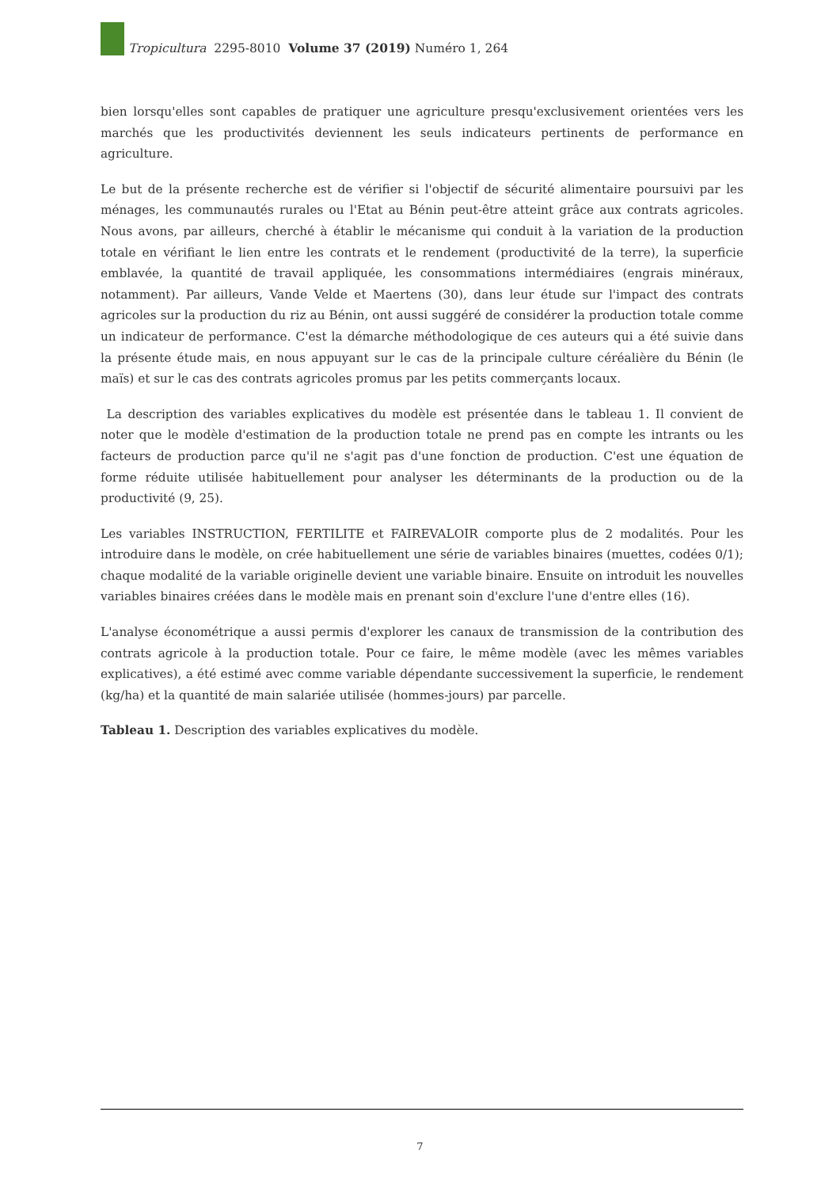Tropicultura 2295-8010 Volume 37 (2019) Numéro 1, 264
bien lorsqu'elles sont capables de pratiquer une agriculture presqu'exclusivement orientées vers les marchés que les productivités deviennent les seuls indicateurs pertinents de performance en agriculture.
Le but de la présente recherche est de vérifier si l'objectif de sécurité alimentaire poursuivi par les ménages, les communautés rurales ou l'Etat au Bénin peut-être atteint grâce aux contrats agricoles. Nous avons, par ailleurs, cherché à établir le mécanisme qui conduit à la variation de la production totale en vérifiant le lien entre les contrats et le rendement (productivité de la terre), la superficie emblavée, la quantité de travail appliquée, les consommations intermédiaires (engrais minéraux, notamment). Par ailleurs, Vande Velde et Maertens (30), dans leur étude sur l'impact des contrats agricoles sur la production du riz au Bénin, ont aussi suggéré de considérer la production totale comme un indicateur de performance. C'est la démarche méthodologique de ces auteurs qui a été suivie dans la présente étude mais, en nous appuyant sur le cas de la principale culture céréalière du Bénin (le maïs) et sur le cas des contrats agricoles promus par les petits commerçants locaux.
La description des variables explicatives du modèle est présentée dans le tableau 1. Il convient de noter que le modèle d'estimation de la production totale ne prend pas en compte les intrants ou les facteurs de production parce qu'il ne s'agit pas d'une fonction de production. C'est une équation de forme réduite utilisée habituellement pour analyser les déterminants de la production ou de la productivité (9, 25).
Les variables INSTRUCTION, FERTILITE et FAIREVALOIR comporte plus de 2 modalités. Pour les introduire dans le modèle, on crée habituellement une série de variables binaires (muettes, codées 0/1); chaque modalité de la variable originelle devient une variable binaire. Ensuite on introduit les nouvelles variables binaires créées dans le modèle mais en prenant soin d'exclure l'une d'entre elles (16).
L'analyse économétrique a aussi permis d'explorer les canaux de transmission de la contribution des contrats agricole à la production totale. Pour ce faire, le même modèle (avec les mêmes variables explicatives), a été estimé avec comme variable dépendante successivement la superficie, le rendement (kg/ha) et la quantité de main salariée utilisée (hommes-jours) par parcelle.
Tableau 1. Description des variables explicatives du modèle.
7